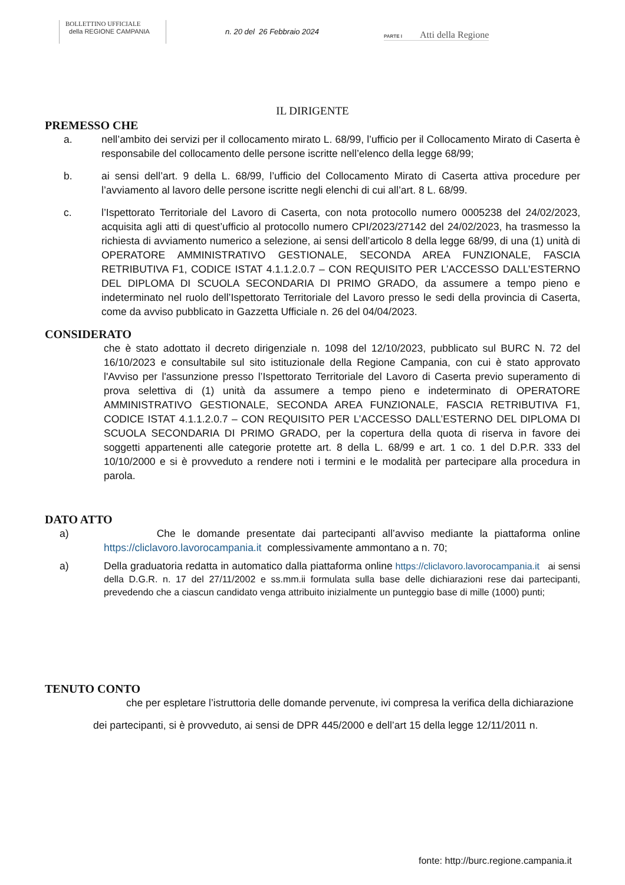BOLLETTINO UFFICIALE
della REGIONE CAMPANIA
n. 20 del 26 Febbraio 2024
PARTE I Atti della Regione
IL DIRIGENTE
PREMESSO CHE
a. nell’ambito dei servizi per il collocamento mirato L. 68/99, l’ufficio per il Collocamento Mirato di Caserta è responsabile del collocamento delle persone iscritte nell’elenco della legge 68/99;
b. ai sensi dell’art. 9 della L. 68/99, l’ufficio del Collocamento Mirato di Caserta attiva procedure per l’avviamento al lavoro delle persone iscritte negli elenchi di cui all’art. 8 L. 68/99.
c. l’Ispettorato Territoriale del Lavoro di Caserta, con nota protocollo numero 0005238 del 24/02/2023, acquisita agli atti di quest’ufficio al protocollo numero CPI/2023/27142 del 24/02/2023, ha trasmesso la richiesta di avviamento numerico a selezione, ai sensi dell’articolo 8 della legge 68/99, di una (1) unità di OPERATORE AMMINISTRATIVO GESTIONALE, SECONDA AREA FUNZIONALE, FASCIA RETRIBUTIVA F1, CODICE ISTAT 4.1.1.2.0.7 – CON REQUISITO PER L’ACCESSO DALL’ESTERNO DEL DIPLOMA DI SCUOLA SECONDARIA DI PRIMO GRADO, da assumere a tempo pieno e indeterminato nel ruolo dell’Ispettorato Territoriale del Lavoro presso le sedi della provincia di Caserta, come da avviso pubblicato in Gazzetta Ufficiale n. 26 del 04/04/2023.
CONSIDERATO
che è stato adottato il decreto dirigenziale n. 1098 del 12/10/2023, pubblicato sul BURC N. 72 del 16/10/2023 e consultabile sul sito istituzionale della Regione Campania, con cui è stato approvato l'Avviso per l'assunzione presso l’Ispettorato Territoriale del Lavoro di Caserta previo superamento di prova selettiva di (1) unità da assumere a tempo pieno e indeterminato di OPERATORE AMMINISTRATIVO GESTIONALE, SECONDA AREA FUNZIONALE, FASCIA RETRIBUTIVA F1, CODICE ISTAT 4.1.1.2.0.7 – CON REQUISITO PER L’ACCESSO DALL’ESTERNO DEL DIPLOMA DI SCUOLA SECONDARIA DI PRIMO GRADO, per la copertura della quota di riserva in favore dei soggetti appartenenti alle categorie protette art. 8 della L. 68/99 e art. 1 co. 1 del D.P.R. 333 del 10/10/2000 e si è provveduto a rendere noti i termini e le modalità per partecipare alla procedura in parola.
DATO ATTO
a) Che le domande presentate dai partecipanti all’avviso mediante la piattaforma online https://cliclavoro.lavorocampania.it complessivamente ammontano a n. 70;
a) Della graduatoria redatta in automatico dalla piattaforma online https://cliclavoro.lavorocampania.it ai sensi della D.G.R. n. 17 del 27/11/2002 e ss.mm.ii formulata sulla base delle dichiarazioni rese dai partecipanti, prevedendo che a ciascun candidato venga attribuito inizialmente un punteggio base di mille (1000) punti;
TENUTO CONTO
che per espletare l’istruttoria delle domande pervenute, ivi compresa la verifica della dichiarazione
dei partecipanti, si è provveduto, ai sensi de DPR 445/2000 e dell’art 15 della legge 12/11/2011 n.
fonte: http://burc.regione.campania.it